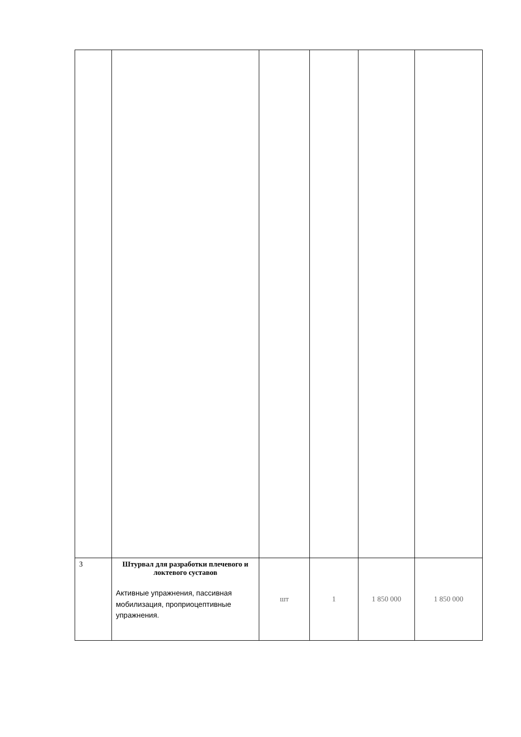| 3 | Штурвал для разработки плечевого и локтевого суставов Активные упражнения, пассивная мобилизация, проприоцептивные упражнения. | шт | 1 | 1 850 000 | 1 850 000 |